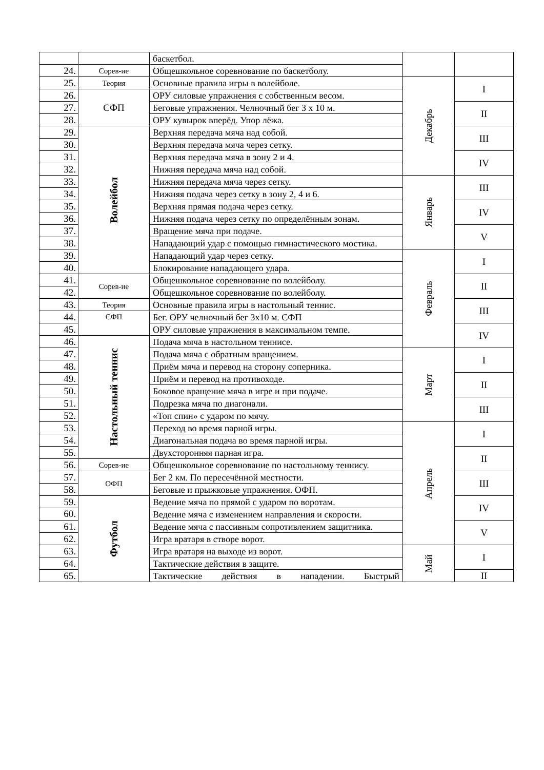| | | баскетбол. | | |
| 24. | Сорев-ие | Общешкольное соревнование по баскетболу. | | |
| 25. | Теория | Основные правила игры в волейболе. | Декабрь | I |
| 26. | СФП | ОРУ силовые упражнения с собственным весом. | | |
| 27. | | Беговые упражнения. Челночный бег 3 х 10 м. | | II |
| 28. | | ОРУ кувырок вперёд. Упор лёжа. | | |
| 29. | Волейбол | Верхняя передача мяча над собой. | | III |
| 30. | | Верхняя передача мяча через сетку. | | |
| 31. | | Верхняя передача мяча в зону 2 и 4. | | IV |
| 32. | | Нижняя передача мяча над собой. | | |
| 33. | | Нижняя передача мяча через сетку. | Январь | III |
| 34. | | Нижняя подача через сетку в зону 2, 4 и 6. | | |
| 35. | | Верхняя прямая подача через сетку. | | IV |
| 36. | | Нижняя подача через сетку по определённым зонам. | | |
| 37. | | Вращение мяча при подаче. | | V |
| 38. | | Нападающий удар с помощью гимнастического мостика. | | |
| 39. | | Нападающий удар через сетку. | Февраль | I |
| 40. | | Блокирование нападающего удара. | | |
| 41. | Сорев-ие | Общешкольное соревнование по волейболу. | | II |
| 42. | | Общешкольное соревнование по волейболу. | | |
| 43. | Теория | Основные правила игры в настольный теннис. | | III |
| 44. | СФП | Бег. ОРУ челночный бег 3х10 м. СФП | | |
| 45. | | ОРУ силовые упражнения в максимальном темпе. | | IV |
| 46. | Настольный теннис | Подача мяча в настольном теннисе. | | |
| 47. | | Подача мяча с обратным вращением. | Март | I |
| 48. | | Приём мяча и перевод на сторону соперника. | | |
| 49. | | Приём и перевод на противоходе. | | II |
| 50. | | Боковое вращение мяча в игре и при подаче. | | |
| 51. | | Подрезка мяча по диагонали. | | III |
| 52. | | «Топ спин» с ударом по мячу. | | |
| 53. | | Переход во время парной игры. | Апрель | I |
| 54. | | Диагональная подача во время парной игры. | | |
| 55. | | Двухсторонняя парная игра. | | II |
| 56. | Сорев-ие | Общешкольное соревнование по настольному теннису. | | |
| 57. | ОФП | Бег 2 км. По пересечённой местности. | | III |
| 58. | | Беговые и прыжковые упражнения. ОФП. | | |
| 59. | Футбол | Ведение мяча по прямой с ударом по воротам. | | IV |
| 60. | | Ведение мяча с изменением направления и скорости. | | |
| 61. | | Ведение мяча с пассивным сопротивлением защитника. | | V |
| 62. | | Игра вратаря в створе ворот. | | |
| 63. | | Игра вратаря на выходе из ворот. | Май | I |
| 64. | | Тактические действия в защите. | | |
| 65. | | Тактические действия в нападении. Быстрый | | II |